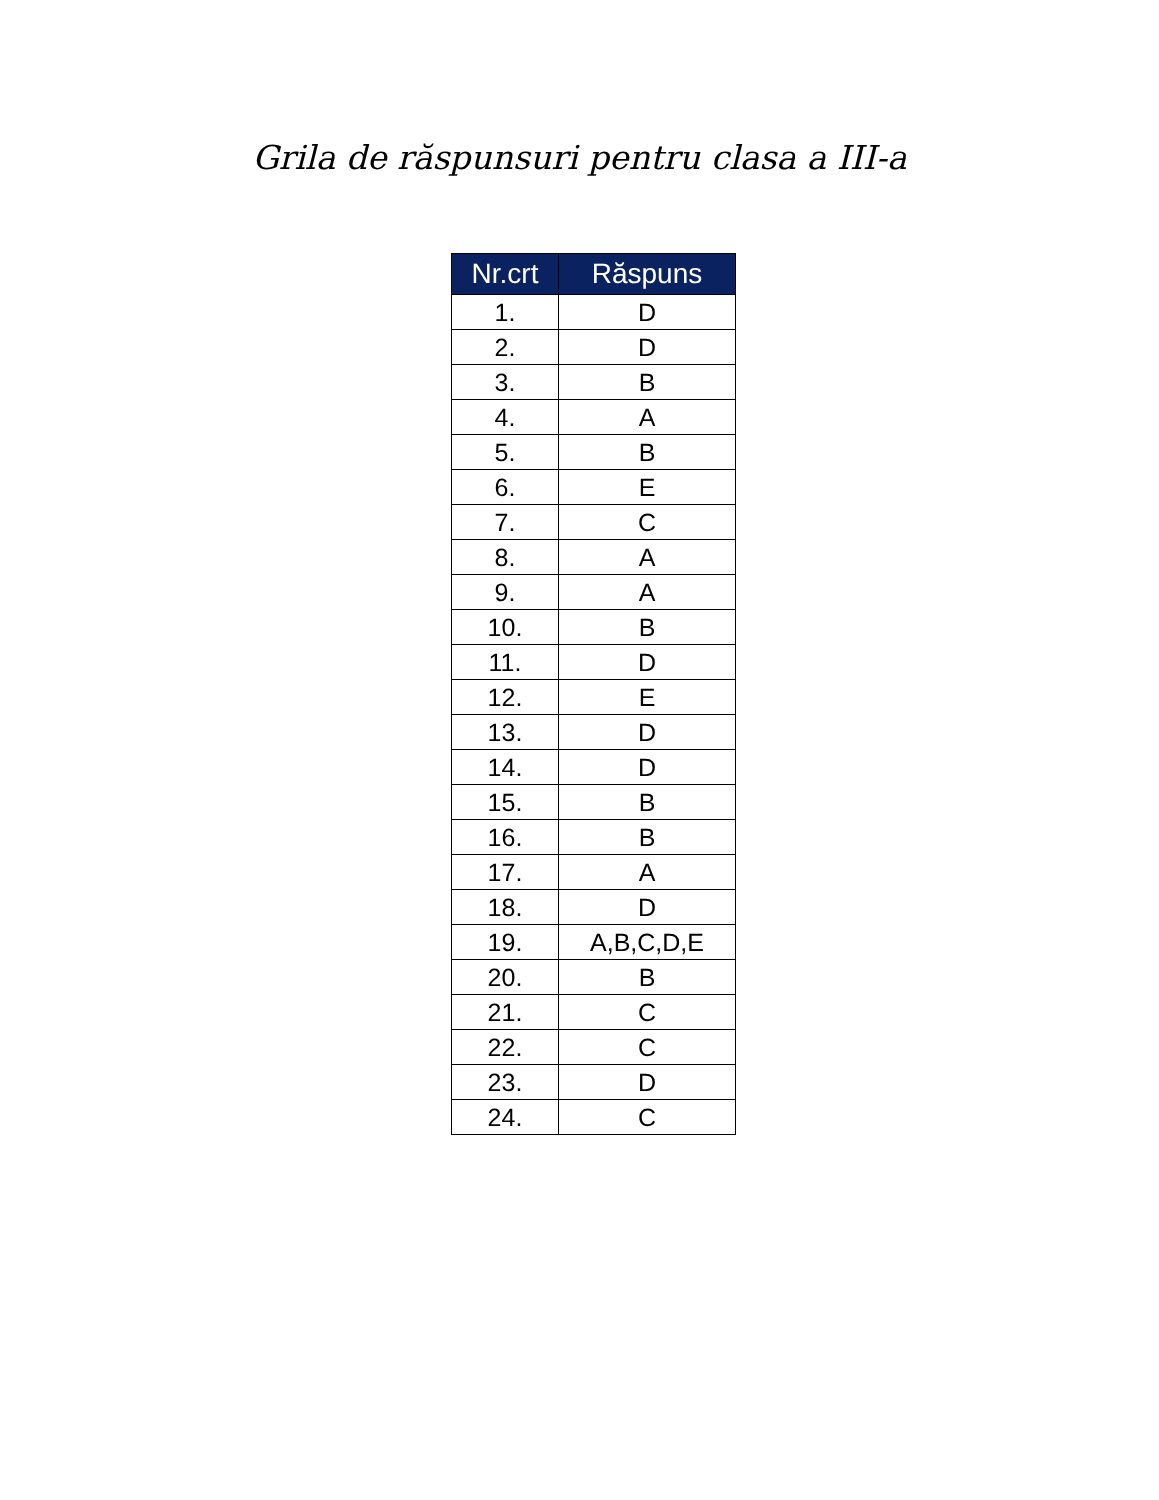Grila de răspunsuri pentru clasa a III-a
| Nr.crt | Răspuns |
| --- | --- |
| 1. | D |
| 2. | D |
| 3. | B |
| 4. | A |
| 5. | B |
| 6. | E |
| 7. | C |
| 8. | A |
| 9. | A |
| 10. | B |
| 11. | D |
| 12. | E |
| 13. | D |
| 14. | D |
| 15. | B |
| 16. | B |
| 17. | A |
| 18. | D |
| 19. | A,B,C,D,E |
| 20. | B |
| 21. | C |
| 22. | C |
| 23. | D |
| 24. | C |